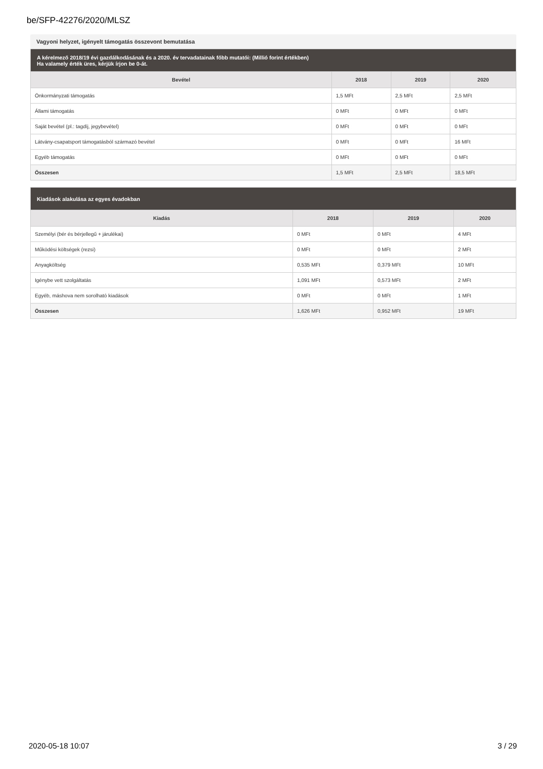be/SFP-42276/2020/MLSZ
Vagyoni helyzet, igényelt támogatás összevont bemutatása
| A kérelmező 2018/19 évi gazdálkodásának és a 2020. év tervadatainak főbb mutatói: (Millió forint értékben) Ha valamely érték üres, kérjük írjon be 0-át. | | | |
| Bevétel | 2018 | 2019 | 2020 |
| Önkormányzati támogatás | 1,5 MFt | 2,5 MFt | 2,5 MFt |
| Állami támogatás | 0 MFt | 0 MFt | 0 MFt |
| Saját bevétel (pl.: tagdíj, jegybevétel) | 0 MFt | 0 MFt | 0 MFt |
| Látvány-csapatsport támogatásból származó bevétel | 0 MFt | 0 MFt | 16 MFt |
| Egyéb támogatás | 0 MFt | 0 MFt | 0 MFt |
| Összesen | 1,5 MFt | 2,5 MFt | 18,5 MFt |
| Kiadások alakulása az egyes évadokban | | | |
| Kiadás | 2018 | 2019 | 2020 |
| Személyi (bér és bérjellegű + járulékai) | 0 MFt | 0 MFt | 4 MFt |
| Működési költségek (rezsi) | 0 MFt | 0 MFt | 2 MFt |
| Anyagköltség | 0,535 MFt | 0,379 MFt | 10 MFt |
| Igénybe vett szolgáltatás | 1,091 MFt | 0,573 MFt | 2 MFt |
| Egyéb, máshova nem sorolható kiadások | 0 MFt | 0 MFt | 1 MFt |
| Összesen | 1,626 MFt | 0,952 MFt | 19 MFt |
2020-05-18 10:07 3 / 29